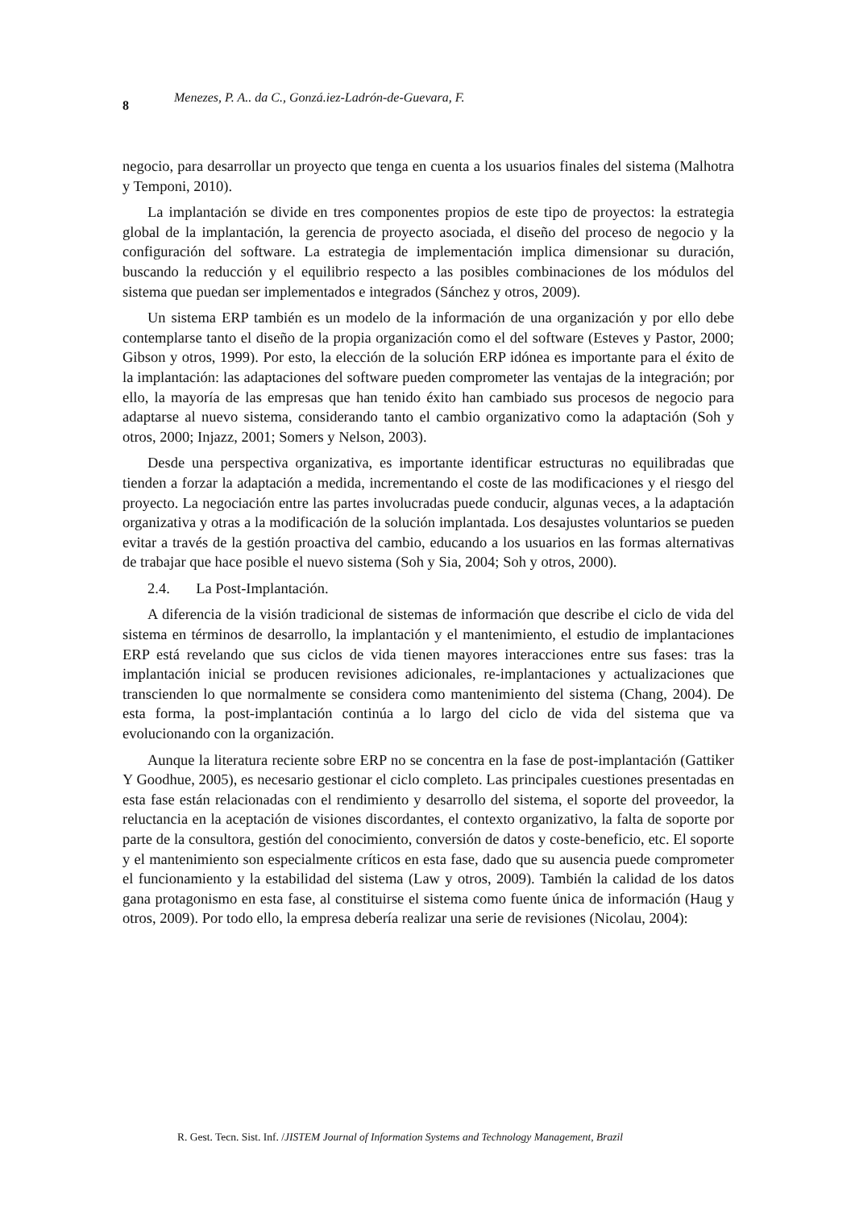8 Menezes, P. A.. da C., Gonzá.iez-Ladrón-de-Guevara, F.
negocio, para desarrollar un proyecto que tenga en cuenta a los usuarios finales del sistema (Malhotra y Temponi, 2010).
La implantación se divide en tres componentes propios de este tipo de proyectos: la estrategia global de la implantación, la gerencia de proyecto asociada, el diseño del proceso de negocio y la configuración del software. La estrategia de implementación implica dimensionar su duración, buscando la reducción y el equilibrio respecto a las posibles combinaciones de los módulos del sistema que puedan ser implementados e integrados (Sánchez y otros, 2009).
Un sistema ERP también es un modelo de la información de una organización y por ello debe contemplarse tanto el diseño de la propia organización como el del software (Esteves y Pastor, 2000; Gibson y otros, 1999). Por esto, la elección de la solución ERP idónea es importante para el éxito de la implantación: las adaptaciones del software pueden comprometer las ventajas de la integración; por ello, la mayoría de las empresas que han tenido éxito han cambiado sus procesos de negocio para adaptarse al nuevo sistema, considerando tanto el cambio organizativo como la adaptación (Soh y otros, 2000; Injazz, 2001; Somers y Nelson, 2003).
Desde una perspectiva organizativa, es importante identificar estructuras no equilibradas que tienden a forzar la adaptación a medida, incrementando el coste de las modificaciones y el riesgo del proyecto. La negociación entre las partes involucradas puede conducir, algunas veces, a la adaptación organizativa y otras a la modificación de la solución implantada. Los desajustes voluntarios se pueden evitar a través de la gestión proactiva del cambio, educando a los usuarios en las formas alternativas de trabajar que hace posible el nuevo sistema (Soh y Sia, 2004; Soh y otros, 2000).
2.4. La Post-Implantación.
A diferencia de la visión tradicional de sistemas de información que describe el ciclo de vida del sistema en términos de desarrollo, la implantación y el mantenimiento, el estudio de implantaciones ERP está revelando que sus ciclos de vida tienen mayores interacciones entre sus fases: tras la implantación inicial se producen revisiones adicionales, re-implantaciones y actualizaciones que transcienden lo que normalmente se considera como mantenimiento del sistema (Chang, 2004). De esta forma, la post-implantación continúa a lo largo del ciclo de vida del sistema que va evolucionando con la organización.
Aunque la literatura reciente sobre ERP no se concentra en la fase de post-implantación (Gattiker Y Goodhue, 2005), es necesario gestionar el ciclo completo. Las principales cuestiones presentadas en esta fase están relacionadas con el rendimiento y desarrollo del sistema, el soporte del proveedor, la reluctancia en la aceptación de visiones discordantes, el contexto organizativo, la falta de soporte por parte de la consultora, gestión del conocimiento, conversión de datos y coste-beneficio, etc. El soporte y el mantenimiento son especialmente críticos en esta fase, dado que su ausencia puede comprometer el funcionamiento y la estabilidad del sistema (Law y otros, 2009). También la calidad de los datos gana protagonismo en esta fase, al constituirse el sistema como fuente única de información (Haug y otros, 2009). Por todo ello, la empresa debería realizar una serie de revisiones (Nicolau, 2004):
R. Gest. Tecn. Sist. Inf. /JISTEM Journal of Information Systems and Technology Management, Brazil